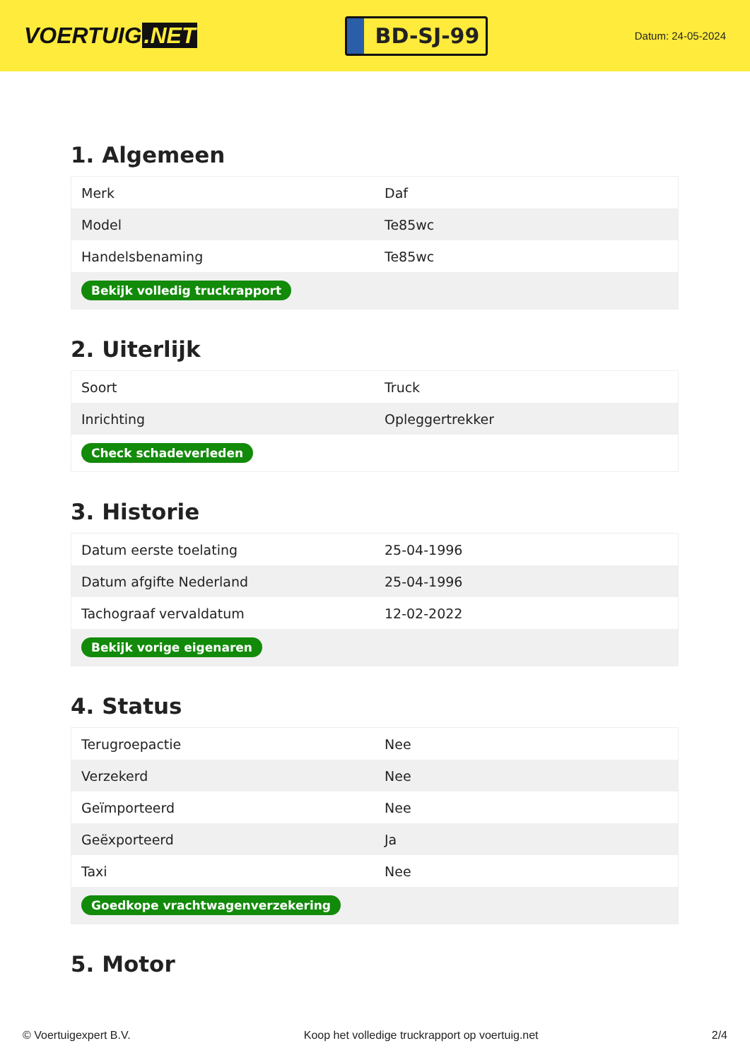VOERTUIG.NET
BD-SJ-99
Datum: 24-05-2024
1. Algemeen
| Merk | Daf |
| Model | Te85wc |
| Handelsbenaming | Te85wc |
| Bekijk volledig truckrapport | |
2. Uiterlijk
| Soort | Truck |
| Inrichting | Opleggertrekker |
| Check schadeverleden | |
3. Historie
| Datum eerste toelating | 25-04-1996 |
| Datum afgifte Nederland | 25-04-1996 |
| Tachograaf vervaldatum | 12-02-2022 |
| Bekijk vorige eigenaren | |
4. Status
| Terugroepactie | Nee |
| Verzekerd | Nee |
| Geïmporteerd | Nee |
| Geëxporteerd | Ja |
| Taxi | Nee |
| Goedkope vrachtwagenverzekering | |
5. Motor
© Voertuigexpert B.V. Koop het volledige truckrapport op voertuig.net 2/4